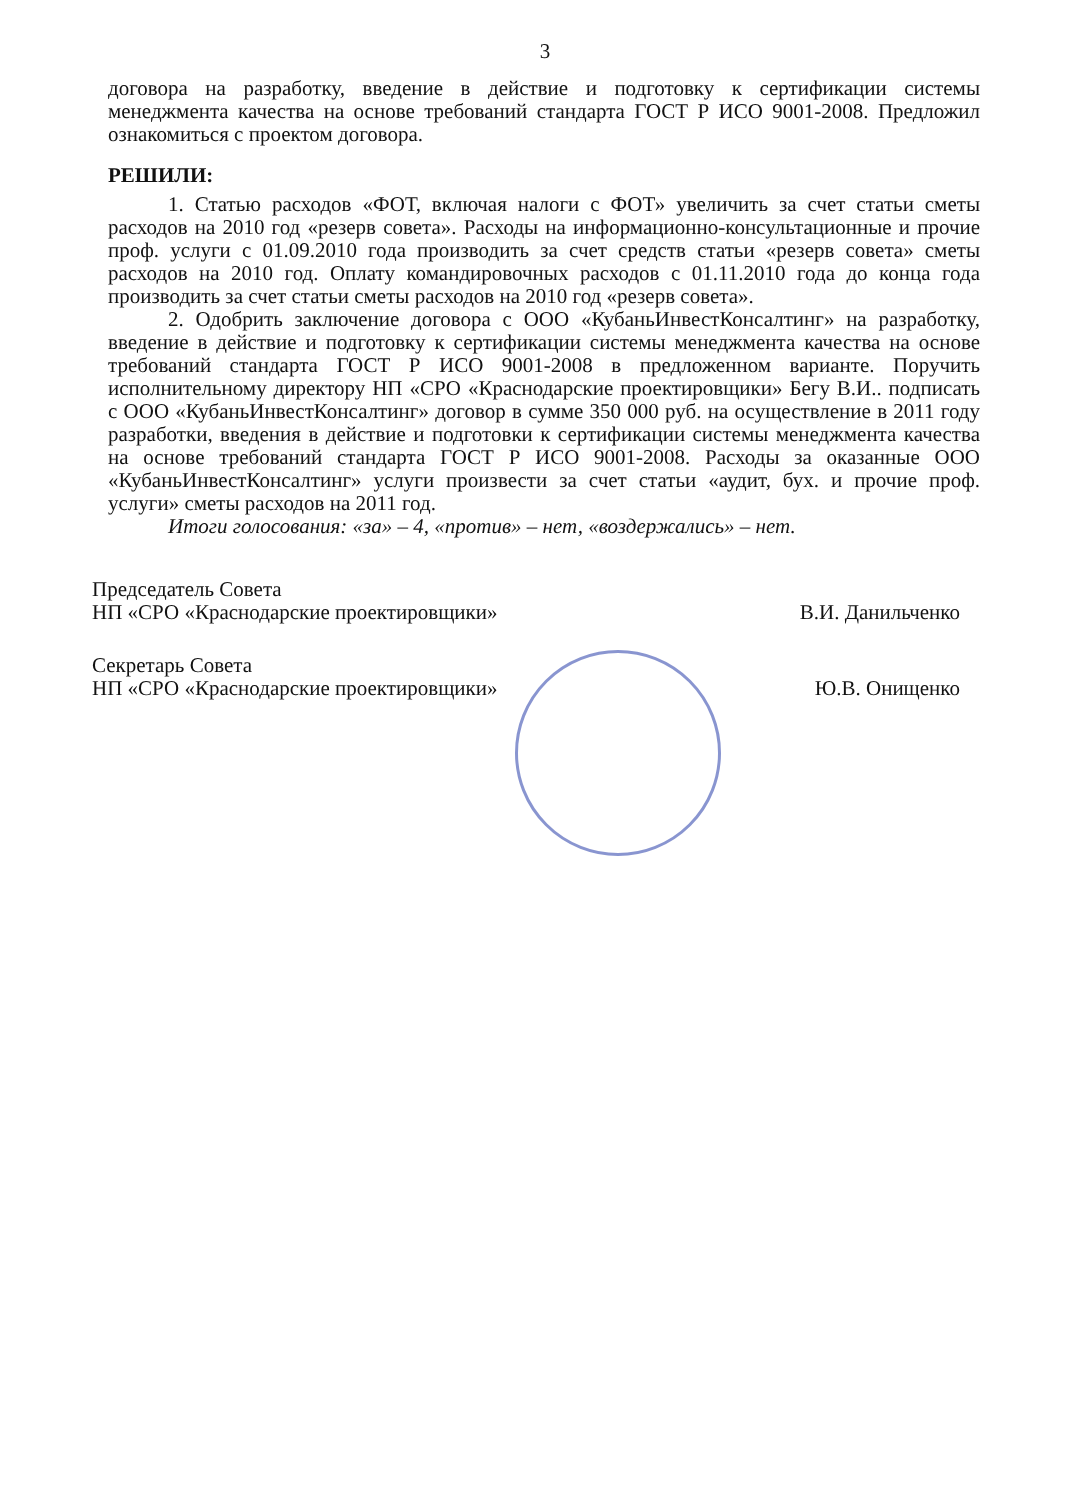3
договора на разработку, введение в действие и подготовку к сертификации системы менеджмента качества на основе требований стандарта ГОСТ Р ИСО 9001-2008. Предложил ознакомиться с проектом договора.
РЕШИЛИ:
1. Статью расходов «ФОТ, включая налоги с ФОТ» увеличить за счет статьи сметы расходов на 2010 год «резерв совета». Расходы на информационно-консультационные и прочие проф. услуги с 01.09.2010 года производить за счет средств статьи «резерв совета» сметы расходов на 2010 год. Оплату командировочных расходов с 01.11.2010 года до конца года производить за счет статьи сметы расходов на 2010 год «резерв совета».
2. Одобрить заключение договора с ООО «КубаньИнвестКонсалтинг» на разработку, введение в действие и подготовку к сертификации системы менеджмента качества на основе требований стандарта ГОСТ Р ИСО 9001-2008 в предложенном варианте. Поручить исполнительному директору НП «СРО «Краснодарские проектировщики» Бегу В.И.. подписать с ООО «КубаньИнвестКонсалтинг» договор в сумме 350 000 руб. на осуществление в 2011 году разработки, введения в действие и подготовки к сертификации системы менеджмента качества на основе требований стандарта ГОСТ Р ИСО 9001-2008. Расходы за оказанные ООО «КубаньИнвестКонсалтинг» услуги произвести за счет статьи «аудит, бух. и прочие проф. услуги» сметы расходов на 2011 год.
Итоги голосования: «за» – 4, «против» – нет, «воздержались» – нет.
Председатель Совета
НП «СРО «Краснодарские проектировщики»
В.И. Данильченко
Секретарь Совета
НП «СРО «Краснодарские проектировщики»
Ю.В. Онищенко